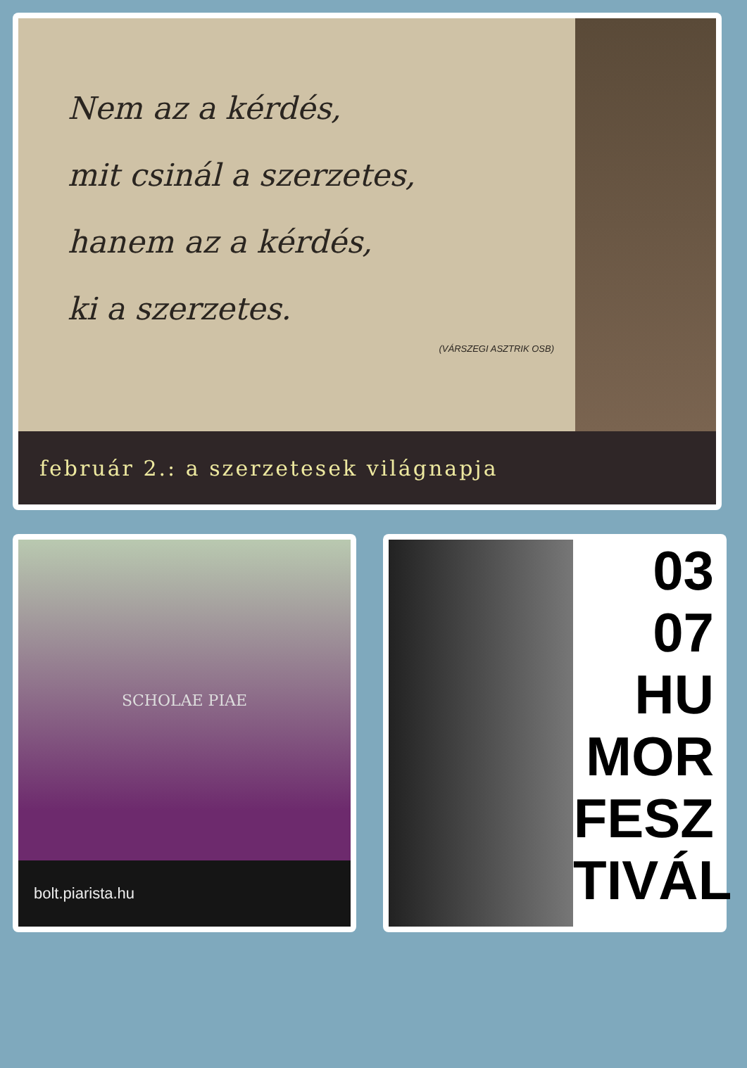Nem az a kérdés,
mit csinál a szerzetes,
hanem az a kérdés,
ki a szerzetes.
(VÁRSZEGI ASZTRIK OSB)
február 2.: a szerzetesek világnapja
SCHOLAE PIAE
bolt.piarista.hu
03
07
HU
MOR
FESZ
TIVÁL